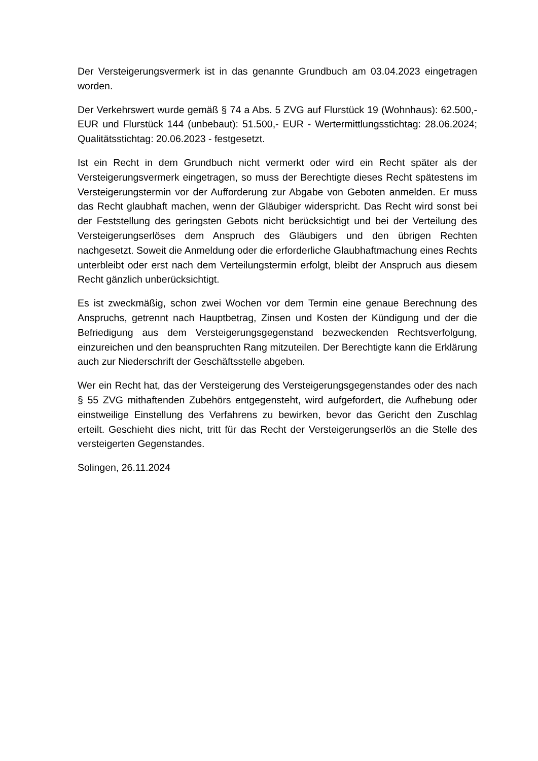Der Versteigerungsvermerk ist in das genannte Grundbuch am 03.04.2023 eingetragen worden.
Der Verkehrswert wurde gemäß § 74 a Abs. 5 ZVG auf Flurstück 19 (Wohnhaus): 62.500,- EUR und Flurstück 144 (unbebaut): 51.500,- EUR - Wertermittlungsstichtag: 28.06.2024; Qualitätsstichtag: 20.06.2023 - festgesetzt.
Ist ein Recht in dem Grundbuch nicht vermerkt oder wird ein Recht später als der Versteigerungsvermerk eingetragen, so muss der Berechtigte dieses Recht spätestens im Versteigerungstermin vor der Aufforderung zur Abgabe von Geboten anmelden. Er muss das Recht glaubhaft machen, wenn der Gläubiger widerspricht. Das Recht wird sonst bei der Feststellung des geringsten Gebots nicht berücksichtigt und bei der Verteilung des Versteigerungserlöses dem Anspruch des Gläubigers und den übrigen Rechten nachgesetzt. Soweit die Anmeldung oder die erforderliche Glaubhaftmachung eines Rechts unterbleibt oder erst nach dem Verteilungstermin erfolgt, bleibt der Anspruch aus diesem Recht gänzlich unberücksichtigt.
Es ist zweckmäßig, schon zwei Wochen vor dem Termin eine genaue Berechnung des Anspruchs, getrennt nach Hauptbetrag, Zinsen und Kosten der Kündigung und der die Befriedigung aus dem Versteigerungsgegenstand bezweckenden Rechtsverfolgung, einzureichen und den beanspruchten Rang mitzuteilen. Der Berechtigte kann die Erklärung auch zur Niederschrift der Geschäftsstelle abgeben.
Wer ein Recht hat, das der Versteigerung des Versteigerungsgegenstandes oder des nach § 55 ZVG mithaftenden Zubehörs entgegensteht, wird aufgefordert, die Aufhebung oder einstweilige Einstellung des Verfahrens zu bewirken, bevor das Gericht den Zuschlag erteilt. Geschieht dies nicht, tritt für das Recht der Versteigerungserlös an die Stelle des versteigerten Gegenstandes.
Solingen, 26.11.2024